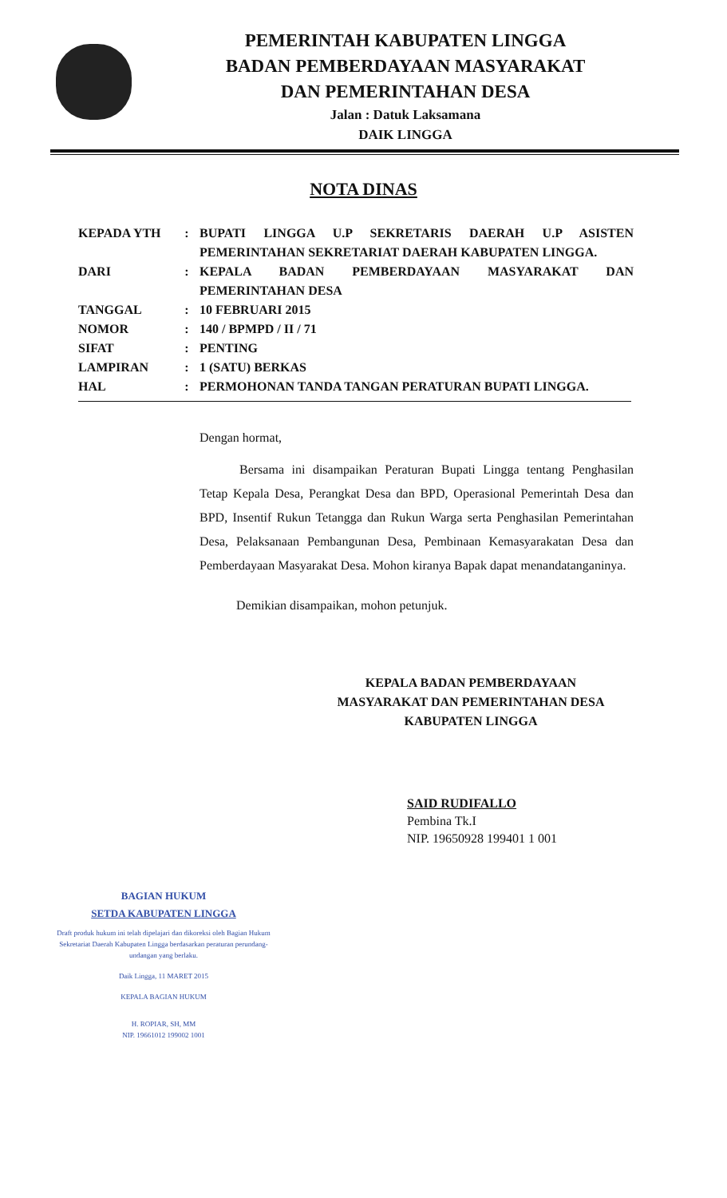PEMERINTAH KABUPATEN LINGGA
BADAN PEMBERDAYAAN MASYARAKAT
DAN PEMERINTAHAN DESA
Jalan : Datuk Laksamana
DAIK LINGGA
NOTA DINAS
| KEPADA YTH | : | BUPATI LINGGA U.P SEKRETARIS DAERAH U.P ASISTEN PEMERINTAHAN SEKRETARIAT DAERAH KABUPATEN LINGGA. |
| DARI | : | KEPALA BADAN PEMBERDAYAAN MASYARAKAT DAN PEMERINTAHAN DESA |
| TANGGAL | : | 10 FEBRUARI 2015 |
| NOMOR | : | 140 / BPMPD / II / 71 |
| SIFAT | : | PENTING |
| LAMPIRAN | : | 1 (SATU) BERKAS |
| HAL | : | PERMOHONAN TANDA TANGAN PERATURAN BUPATI LINGGA. |
Dengan hormat,
Bersama ini disampaikan Peraturan Bupati Lingga tentang Penghasilan Tetap Kepala Desa, Perangkat Desa dan BPD, Operasional Pemerintah Desa dan BPD, Insentif Rukun Tetangga dan Rukun Warga serta Penghasilan Pemerintahan Desa, Pelaksanaan Pembangunan Desa, Pembinaan Kemasyarakatan Desa dan Pemberdayaan Masyarakat Desa. Mohon kiranya Bapak dapat menandatanganinya.
Demikian disampaikan, mohon petunjuk.
KEPALA BADAN PEMBERDAYAAN
MASYARAKAT DAN PEMERINTAHAN DESA
KABUPATEN LINGGA
SAID RUDIFALLO
Pembina Tk.I
NIP. 19650928 199401 1 001
BAGIAN HUKUM
SETDA KABUPATEN LINGGA
Draft produk hukum ini telah dipelajari dan dikoreksi oleh Bagian Hukum Sekretariat Daerah Kabupaten Lingga berdasarkan peraturan perundang-undangan yang berlaku.
Daik Lingga, 11 MARET 2015
KEPALA BAGIAN HUKUM
H. ROPIAR, SH, MM
NIP. 19661012 199002 1001